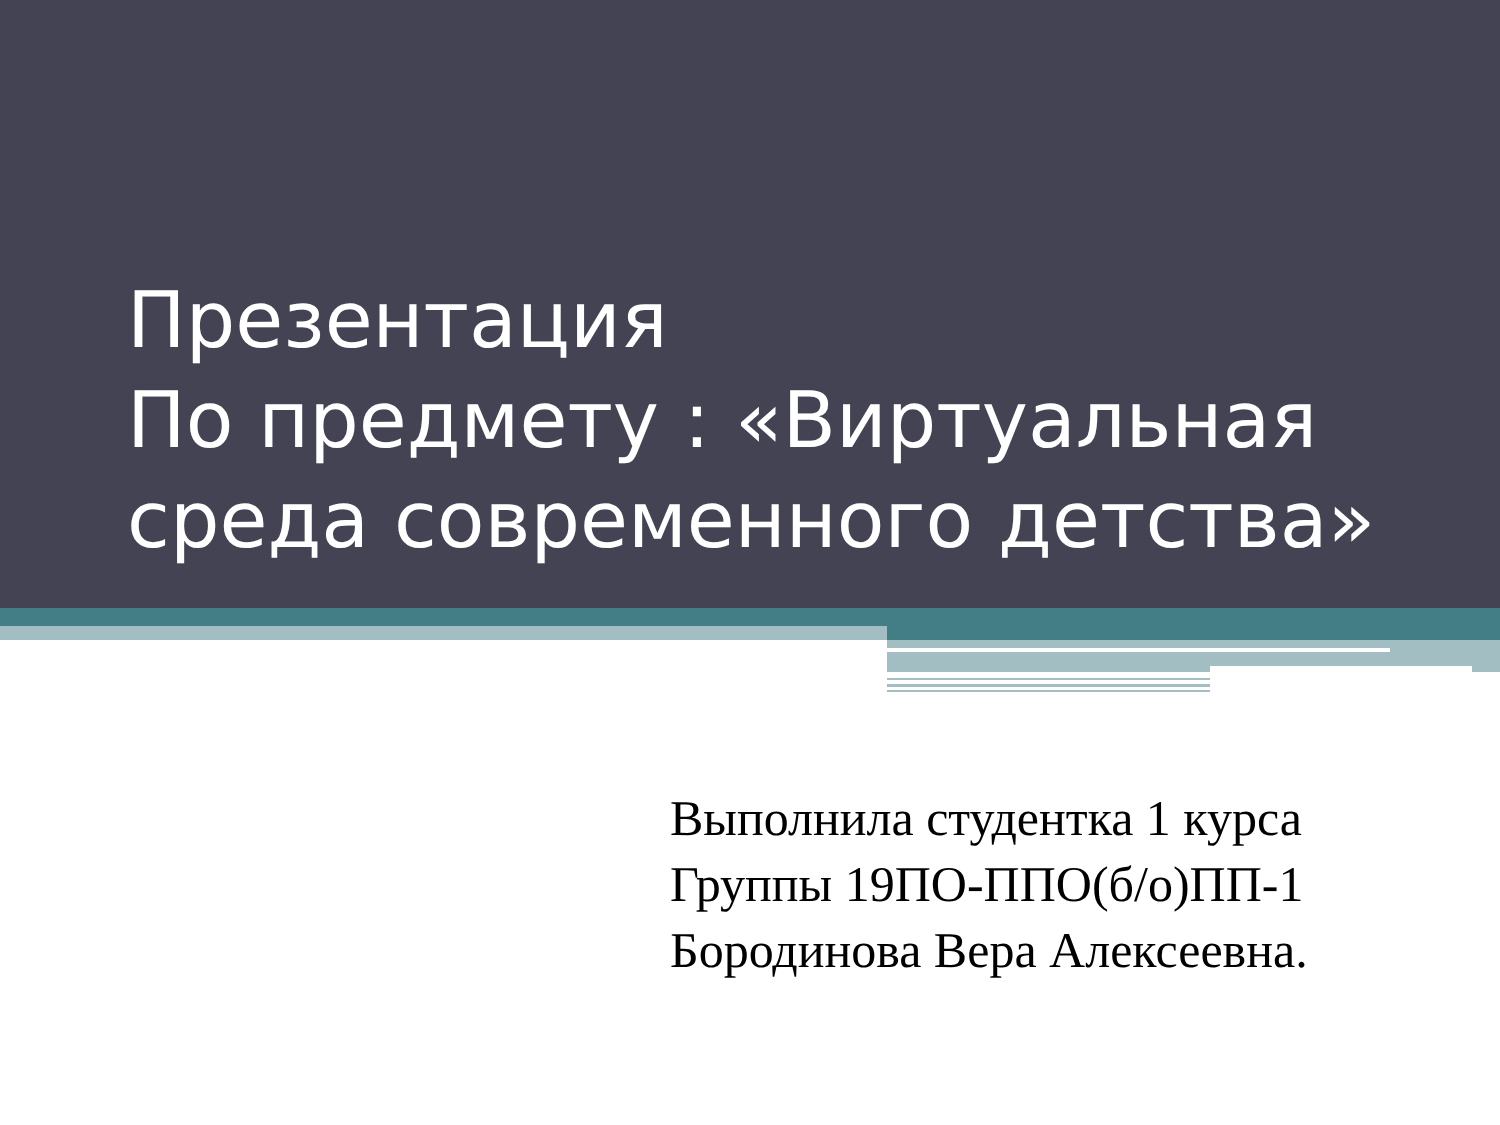Презентация
По предмету : «Виртуальная среда современного детства»
Выполнила студентка 1 курса
Группы 19ПО-ППО(б/о)ПП-1
Бородинова Вера Алексеевна.